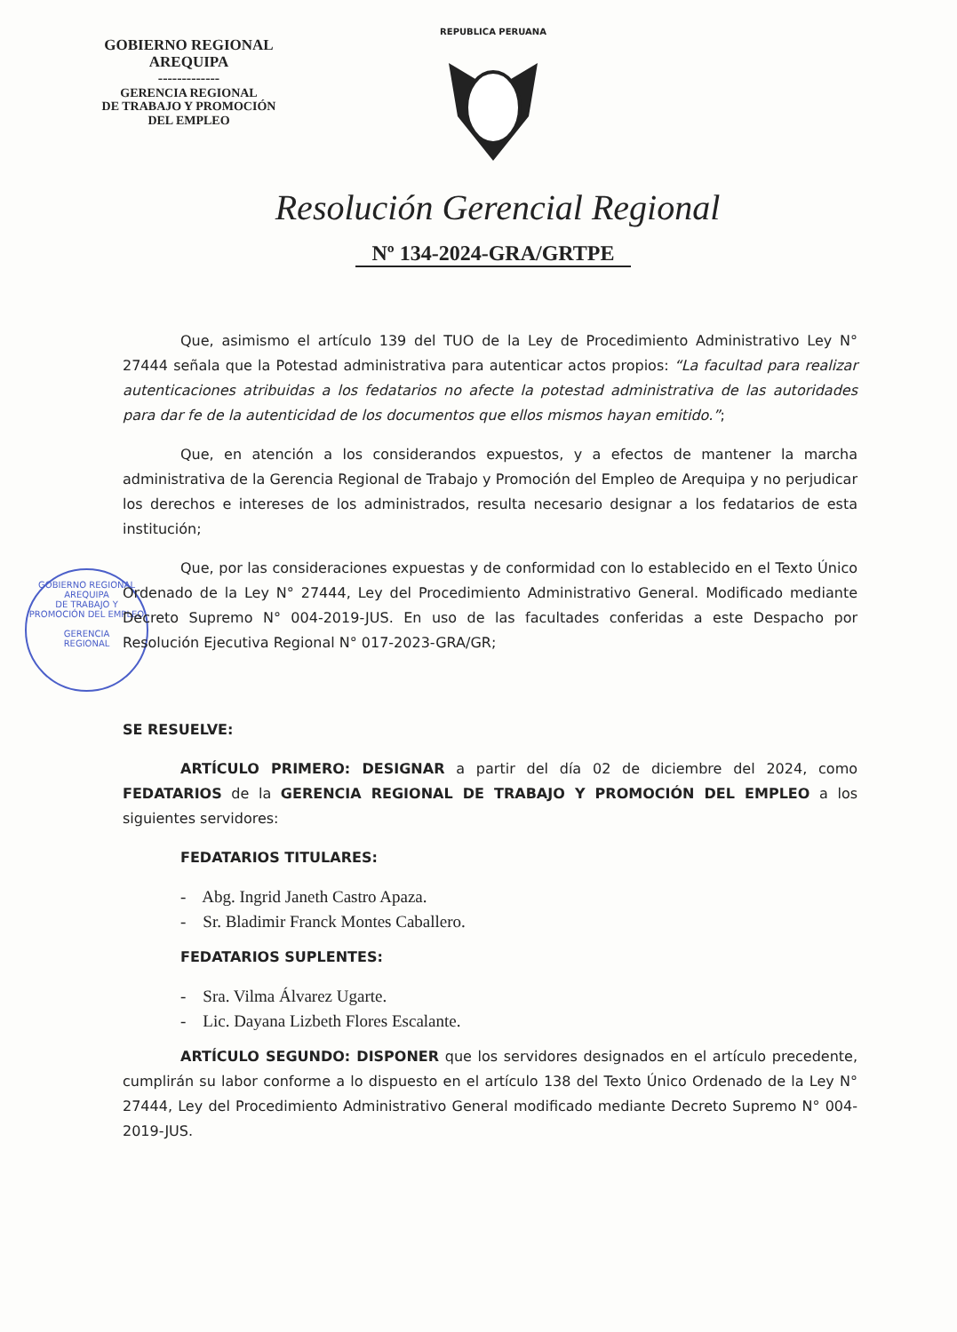GOBIERNO REGIONAL
AREQUIPA
-------------
GERENCIA REGIONAL
DE TRABAJO Y PROMOCIÓN
DEL EMPLEO
REPUBLICA PERUANA
Resolución Gerencial Regional
Nº 134-2024-GRA/GRTPE
GOBIERNO REGIONAL AREQUIPA
DE TRABAJO Y PROMOCIÓN DEL EMPLEO
GERENCIA
REGIONAL
Que, asimismo el artículo 139 del TUO de la Ley de Procedimiento Administrativo Ley N° 27444 señala que la Potestad administrativa para autenticar actos propios: “La facultad para realizar autenticaciones atribuidas a los fedatarios no afecte la potestad administrativa de las autoridades para dar fe de la autenticidad de los documentos que ellos mismos hayan emitido.”;
Que, en atención a los considerandos expuestos, y a efectos de mantener la marcha administrativa de la Gerencia Regional de Trabajo y Promoción del Empleo de Arequipa y no perjudicar los derechos e intereses de los administrados, resulta necesario designar a los fedatarios de esta institución;
Que, por las consideraciones expuestas y de conformidad con lo establecido en el Texto Único Ordenado de la Ley N° 27444, Ley del Procedimiento Administrativo General. Modificado mediante Decreto Supremo N° 004-2019-JUS. En uso de las facultades conferidas a este Despacho por Resolución Ejecutiva Regional N° 017-2023-GRA/GR;
SE RESUELVE:
ARTÍCULO PRIMERO: DESIGNAR a partir del día 02 de diciembre del 2024, como FEDATARIOS de la GERENCIA REGIONAL DE TRABAJO Y PROMOCIÓN DEL EMPLEO a los siguientes servidores:
FEDATARIOS TITULARES:
- Abg. Ingrid Janeth Castro Apaza.
- Sr. Bladimir Franck Montes Caballero.
FEDATARIOS SUPLENTES:
- Sra. Vilma Álvarez Ugarte.
- Lic. Dayana Lizbeth Flores Escalante.
ARTÍCULO SEGUNDO: DISPONER que los servidores designados en el artículo precedente, cumplirán su labor conforme a lo dispuesto en el artículo 138 del Texto Único Ordenado de la Ley N° 27444, Ley del Procedimiento Administrativo General modificado mediante Decreto Supremo N° 004-2019-JUS.